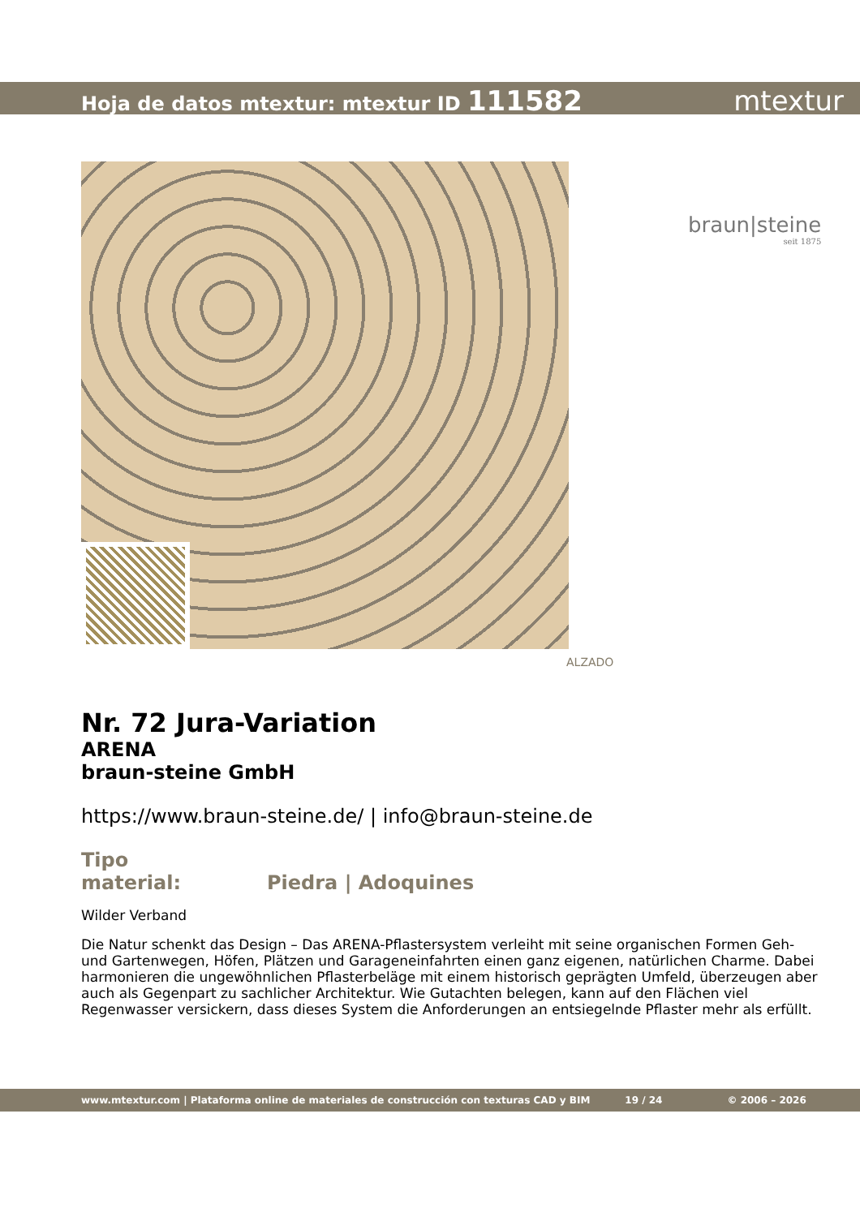Hoja de datos mtextur: mtextur ID 111582 mtextur
braun|steine
seit 1875
ALZADO
Nr. 72 Jura-Variation
ARENA
braun-steine GmbH
https://www.braun-steine.de/ | info@braun-steine.de
Tipo
material: Piedra | Adoquines
Wilder Verband
Die Natur schenkt das Design – Das ARENA-Pflastersystem verleiht mit seine organischen Formen Geh- und Gartenwegen, Höfen, Plätzen und Garageneinfahrten einen ganz eigenen, natürlichen Charme. Dabei harmonieren die ungewöhnlichen Pflasterbeläge mit einem historisch geprägten Umfeld, überzeugen aber auch als Gegenpart zu sachlicher Architektur. Wie Gutachten belegen, kann auf den Flächen viel Regenwasser versickern, dass dieses System die Anforderungen an entsiegelnde Pflaster mehr als erfüllt.
www.mtextur.com | Plataforma online de materiales de construcción con texturas CAD y BIM 19 / 24 © 2006 – 2026